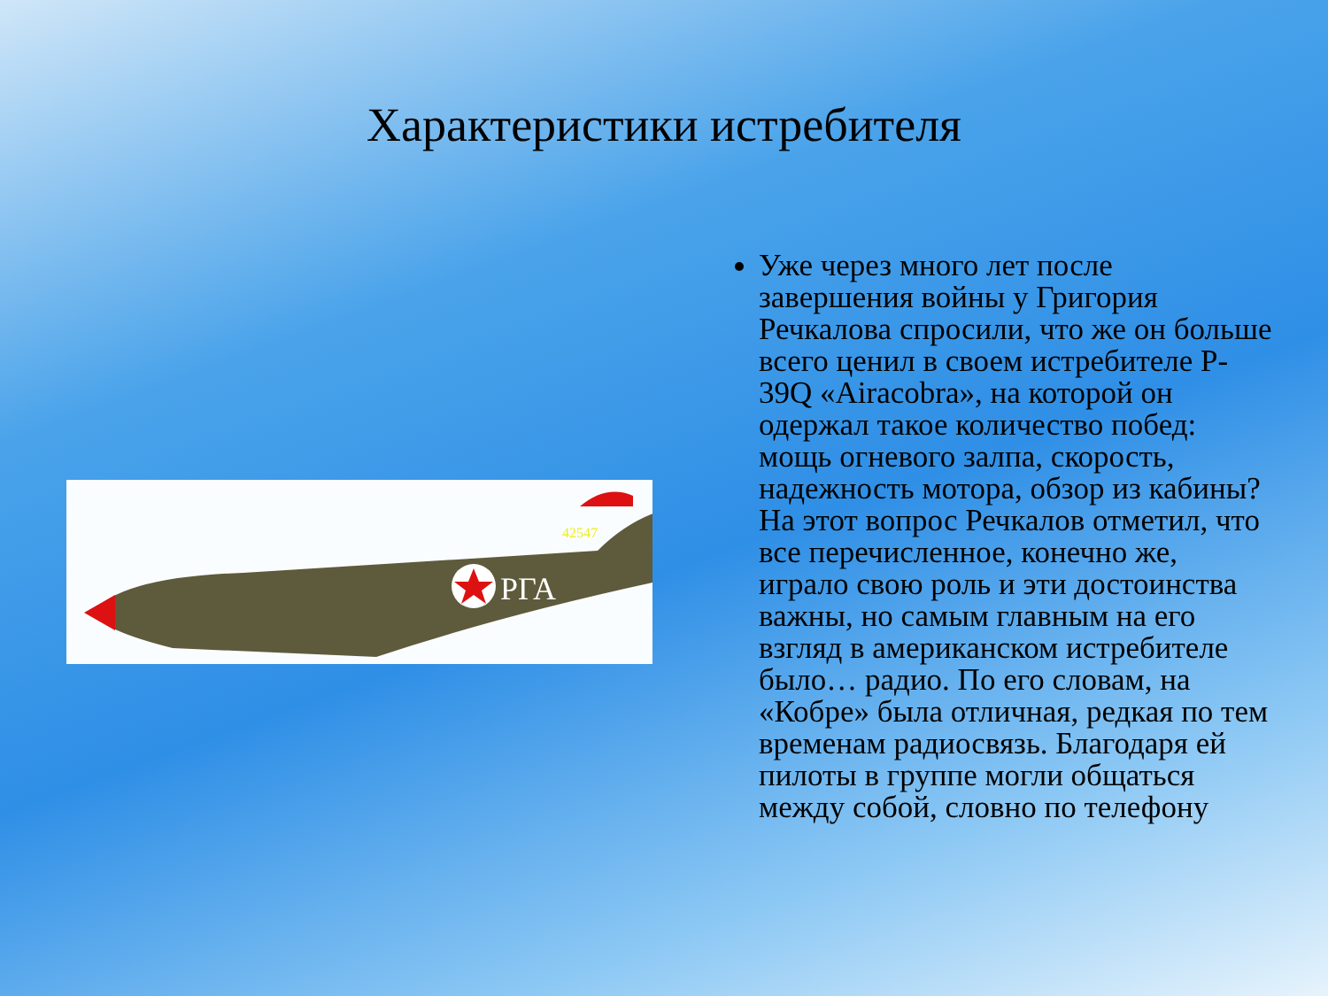Характеристики истребителя
РГА
42547
Уже через много лет после завершения войны у Григория Речкалова спросили, что же он больше всего ценил в своем истребителе P-39Q «Airacobra», на которой он одержал такое количество побед: мощь огневого залпа, скорость, надежность мотора, обзор из кабины? На этот вопрос Речкалов отметил, что все перечисленное, конечно же, играло свою роль и эти достоинства важны, но самым главным на его взгляд в американском истребителе было… радио. По его словам, на «Кобре» была отличная, редкая по тем временам радиосвязь. Благодаря ей пилоты в группе могли общаться между собой, словно по телефону